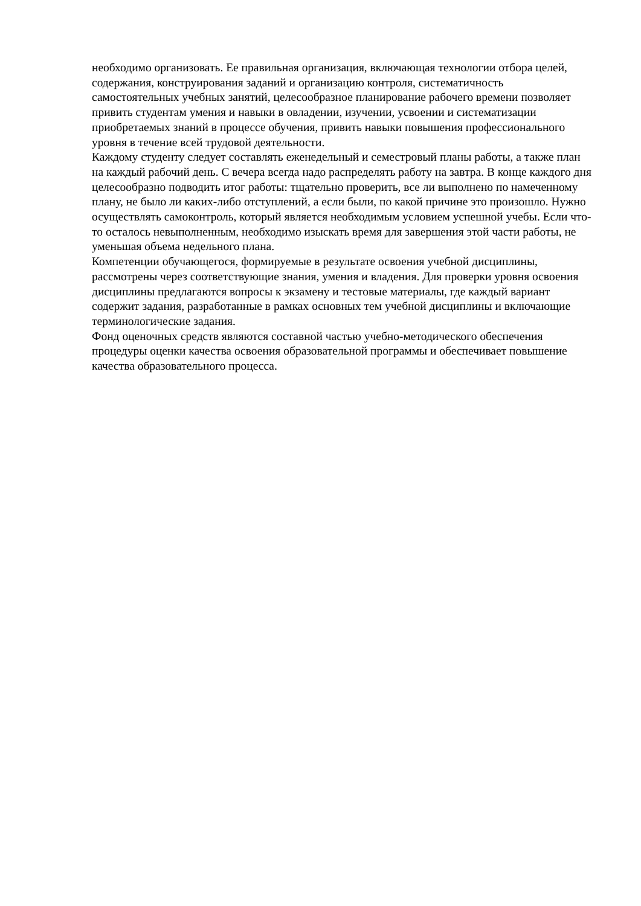необходимо организовать. Ее правильная организация, включающая технологии отбора целей, содержания, конструирования заданий и организацию контроля, систематичность самостоятельных учебных занятий, целесообразное планирование рабочего времени позволяет привить студентам умения и навыки в овладении, изучении, усвоении и систематизации приобретаемых знаний в процессе обучения, привить навыки повышения профессионального уровня в течение всей трудовой деятельности.
Каждому студенту следует составлять еженедельный и семестровый планы работы, а также план на каждый рабочий день. С вечера всегда надо распределять работу на завтра. В конце каждого дня целесообразно подводить итог работы: тщательно проверить, все ли выполнено по намеченному плану, не было ли каких-либо отступлений, а если были, по какой причине это произошло. Нужно осуществлять самоконтроль, который является необходимым условием успешной учебы. Если что-то осталось невыполненным, необходимо изыскать время для завершения этой части работы, не уменьшая объема недельного плана.
Компетенции обучающегося, формируемые в результате освоения учебной дисциплины, рассмотрены через соответствующие знания, умения и владения. Для проверки уровня освоения дисциплины предлагаются вопросы к экзамену и тестовые материалы, где каждый вариант содержит задания, разработанные в рамках основных тем учебной дисциплины и включающие терминологические задания.
Фонд оценочных средств являются составной частью учебно-методического обеспечения процедуры оценки качества освоения образовательной программы и обеспечивает повышение качества образовательного процесса.